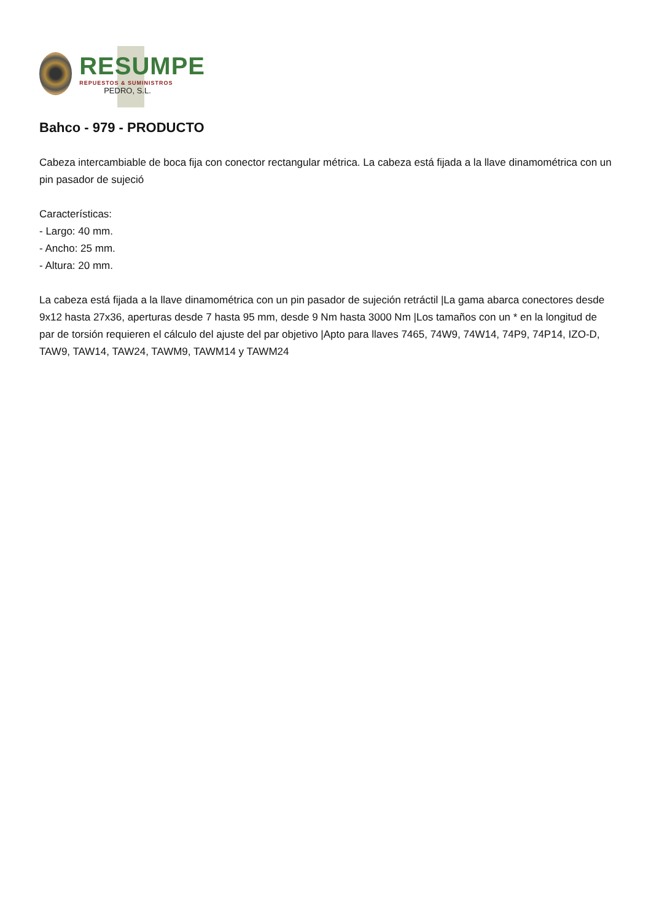RESUMPE
REPUESTOS & SUMINISTROS
PEDRO, S.L.
Bahco - 979 - PRODUCTO
Cabeza intercambiable de boca fija con conector rectangular métrica. La cabeza está fijada a la llave dinamométrica con un pin pasador de sujeció
Características:
- Largo: 40 mm.
- Ancho: 25 mm.
- Altura: 20 mm.
La cabeza está fijada a la llave dinamométrica con un pin pasador de sujeción retráctil |La gama abarca conectores desde 9x12 hasta 27x36, aperturas desde 7 hasta 95 mm, desde 9 Nm hasta 3000 Nm |Los tamaños con un * en la longitud de par de torsión requieren el cálculo del ajuste del par objetivo |Apto para llaves 7465, 74W9, 74W14, 74P9, 74P14, IZO-D, TAW9, TAW14, TAW24, TAWM9, TAWM14 y TAWM24